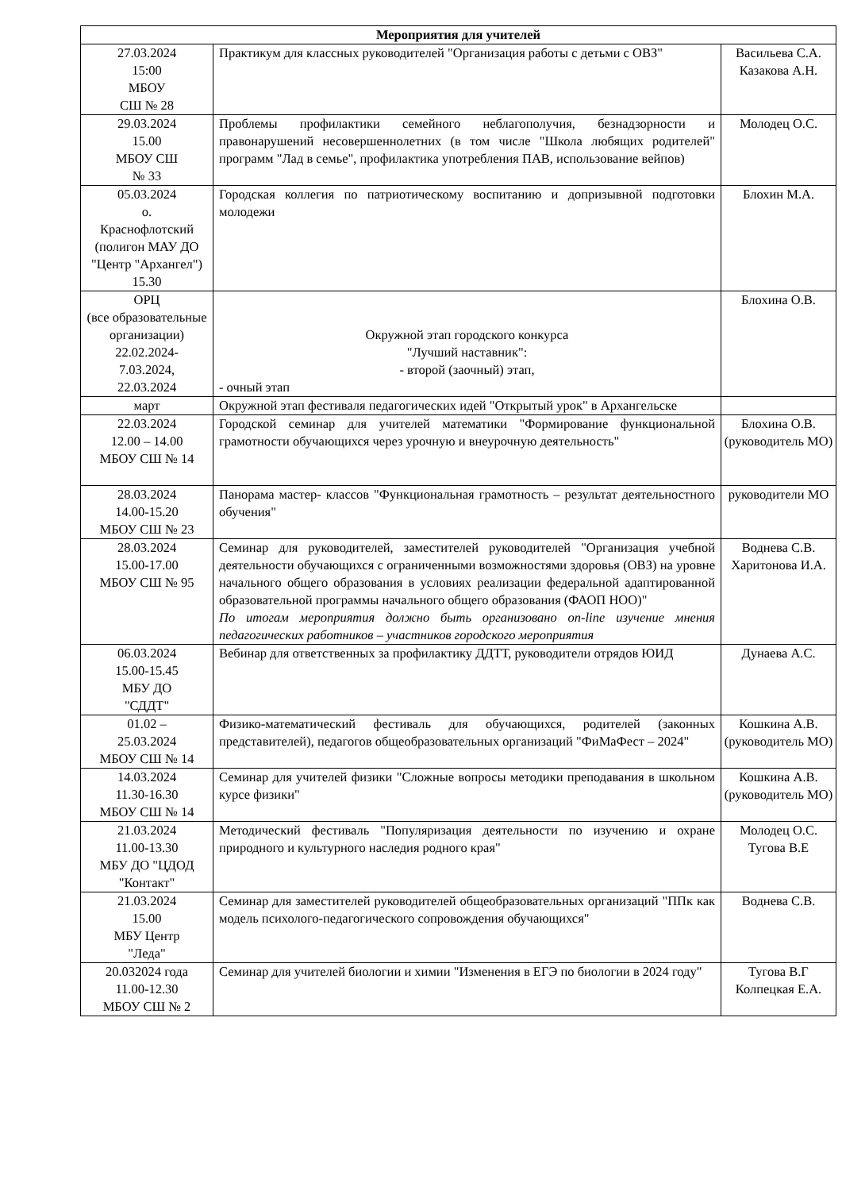| Мероприятия для учителей | | |
| --- | --- | --- |
| 27.03.2024 15:00 МБОУ СШ № 28 | Практикум для классных руководителей "Организация работы с детьми с ОВЗ" | Васильева С.А. Казакова А.Н. |
| 29.03.2024 15.00 МБОУ СШ № 33 | Проблемы профилактики семейного неблагополучия, безнадзорности и правонарушений несовершеннолетних (в том числе "Школа любящих родителей" программ "Лад в семье", профилактика употребления ПАВ, использование вейпов) | Молодец О.С. |
| 05.03.2024 о. Краснофлотский (полигон МАУ ДО "Центр "Архангел") 15.30 | Городская коллегия по патриотическому воспитанию и допризывной подготовки молодежи | Блохин М.А. |
| ОРЦ (все образовательные организации) 22.02.2024- 7.03.2024, 22.03.2024 | Окружной этап городского конкурса "Лучший наставник": - второй (заочный) этап, - очный этап | Блохина О.В. |
| март | Окружной этап фестиваля педагогических идей "Открытый урок" в Архангельске | |
| 22.03.2024 12.00 – 14.00 МБОУ СШ № 14 | Городской семинар для учителей математики "Формирование функциональной грамотности обучающихся через урочную и внеурочную деятельность" | Блохина О.В. (руководитель МО) |
| 28.03.2024 14.00-15.20 МБОУ СШ № 23 | Панорама мастер- классов "Функциональная грамотность – результат деятельностного обучения" | руководители МО |
| 28.03.2024 15.00-17.00 МБОУ СШ № 95 | Семинар для руководителей, заместителей руководителей "Организация учебной деятельности обучающихся с ограниченными возможностями здоровья (ОВЗ) на уровне начального общего образования в условиях реализации федеральной адаптированной образовательной программы начального общего образования (ФАОП НОО)" По итогам мероприятия должно быть организовано on-line изучение мнения педагогических работников – участников городского мероприятия | Воднева С.В. Харитонова И.А. |
| 06.03.2024 15.00-15.45 МБУ ДО "СДДТ" | Вебинар для ответственных за профилактику ДДТТ, руководители отрядов ЮИД | Дунаева А.С. |
| 01.02 – 25.03.2024 МБОУ СШ № 14 | Физико-математический фестиваль для обучающихся, родителей (законных представителей), педагогов общеобразовательных организаций "ФиМаФест – 2024" | Кошкина А.В. (руководитель МО) |
| 14.03.2024 11.30-16.30 МБОУ СШ № 14 | Семинар для учителей физики "Сложные вопросы методики преподавания в школьном курсе физики" | Кошкина А.В. (руководитель МО) |
| 21.03.2024 11.00-13.30 МБУ ДО "ЦДОД "Контакт" | Методический фестиваль "Популяризация деятельности по изучению и охране природного и культурного наследия родного края" | Молодец О.С. Тугова В.Е |
| 21.03.2024 15.00 МБУ Центр "Леда" | Семинар для заместителей руководителей общеобразовательных организаций "ППк как модель психолого-педагогического сопровождения обучающихся" | Воднева С.В. |
| 20.032024 года 11.00-12.30 МБОУ СШ № 2 | Семинар для учителей биологии и химии "Изменения в ЕГЭ по биологии в 2024 году" | Тугова В.Г Колпецкая Е.А. |